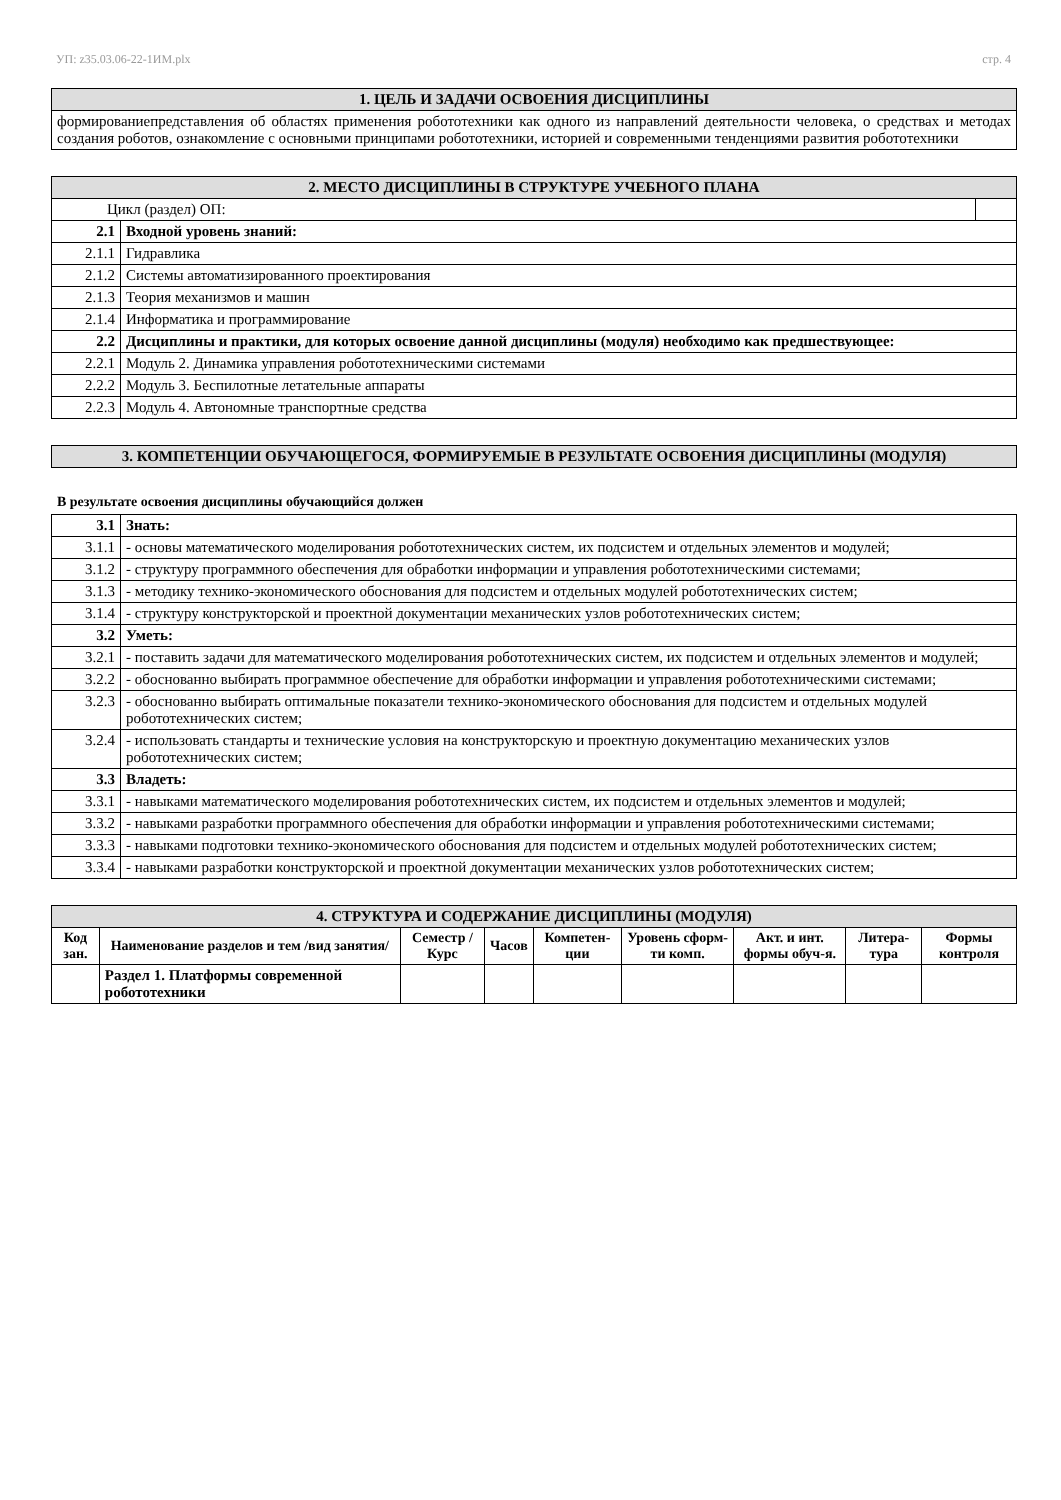УП: z35.03.06-22-1ИМ.plx стр. 4
| 1. ЦЕЛЬ И ЗАДАЧИ ОСВОЕНИЯ ДИСЦИПЛИНЫ |
| формированиепредставления об областях применения робототехники как одного из направлений деятельности человека, о средствах и методах создания роботов, ознакомление с основными принципами робототехники, историей и современными тенденциями развития робототехники |
| 2. МЕСТО ДИСЦИПЛИНЫ В СТРУКТУРЕ УЧЕБНОГО ПЛАНА | | |
| Цикл (раздел) ОП: | | |
| 2.1 | Входной уровень знаний: | |
| 2.1.1 | Гидравлика | |
| 2.1.2 | Системы автоматизированного проектирования | |
| 2.1.3 | Теория механизмов и машин | |
| 2.1.4 | Информатика и программирование | |
| 2.2 | Дисциплины и практики, для которых освоение данной дисциплины (модуля) необходимо как предшествующее: | |
| 2.2.1 | Модуль 2. Динамика управления робототехническими системами | |
| 2.2.2 | Модуль 3. Беспилотные летательные аппараты | |
| 2.2.3 | Модуль 4. Автономные транспортные средства | |
| 3. КОМПЕТЕНЦИИ ОБУЧАЮЩЕГОСЯ, ФОРМИРУЕМЫЕ В РЕЗУЛЬТАТЕ ОСВОЕНИЯ ДИСЦИПЛИНЫ (МОДУЛЯ) |
В результате освоения дисциплины обучающийся должен
| 3.1 | Знать: |
| 3.1.1 | - основы математического моделирования робототехнических систем, их подсистем и отдельных элементов и модулей; |
| 3.1.2 | - структуру программного обеспечения для обработки информации и управления робототехническими системами; |
| 3.1.3 | - методику технико-экономического обоснования для подсистем и отдельных модулей робототехнических систем; |
| 3.1.4 | - структуру конструкторской и проектной документации механических узлов робототехнических систем; |
| 3.2 | Уметь: |
| 3.2.1 | - поставить задачи для математического моделирования робототехнических систем, их подсистем и отдельных элементов и модулей; |
| 3.2.2 | - обоснованно выбирать программное обеспечение для обработки информации и управления робототехническими системами; |
| 3.2.3 | - обоснованно выбирать оптимальные показатели технико-экономического обоснования для подсистем и отдельных модулей робототехнических систем; |
| 3.2.4 | - использовать стандарты и технические условия на конструкторскую и проектную документацию механических узлов робототехнических систем; |
| 3.3 | Владеть: |
| 3.3.1 | - навыками математического моделирования робототехнических систем, их подсистем и отдельных элементов и модулей; |
| 3.3.2 | - навыками разработки программного обеспечения для обработки информации и управления робототехническими системами; |
| 3.3.3 | - навыками подготовки технико-экономического обоснования для подсистем и отдельных модулей робототехнических систем; |
| 3.3.4 | - навыками разработки конструкторской и проектной документации механических узлов робототехнических систем; |
| 4. СТРУКТУРА И СОДЕРЖАНИЕ ДИСЦИПЛИНЫ (МОДУЛЯ) | | | | | | | | |
| Код зан. | Наименование разделов и тем /вид занятия/ | Семестр / Курс | Часов | Компетен-ции | Уровень сформ-ти комп. | Акт. и инт. формы обуч-я. | Литера-тура | Формы контроля |
| | Раздел 1. Платформы современной робототехники | | | | | | | |